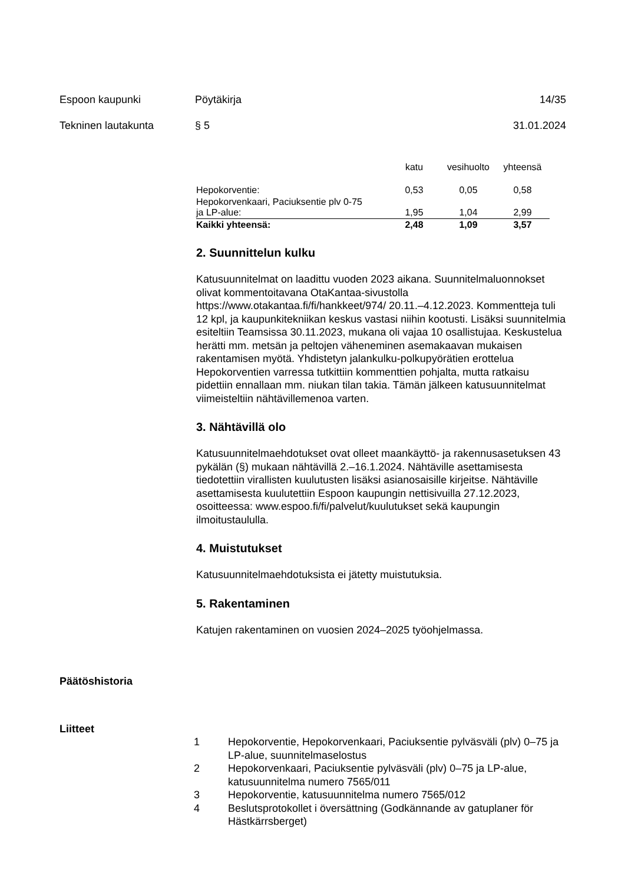Espoon kaupunki Pöytäkirja 14/35
Tekninen lautakunta § 5 31.01.2024
| | katu | vesihuolto | yhteensä |
| --- | --- | --- | --- |
| Hepokorventie: | 0,53 | 0,05 | 0,58 |
| Hepokorvenkaari, Paciuksentie plv 0-75 ja LP-alue: | 1,95 | 1,04 | 2,99 |
| Kaikki yhteensä: | 2,48 | 1,09 | 3,57 |
2. Suunnittelun kulku
Katusuunnitelmat on laadittu vuoden 2023 aikana. Suunnitelmaluonnokset olivat kommentoitavana OtaKantaa-sivustolla https://www.otakantaa.fi/fi/hankkeet/974/ 20.11.–4.12.2023. Kommentteja tuli 12 kpl, ja kaupunkitekniikan keskus vastasi niihin kootusti. Lisäksi suunnitelmia esiteltiin Teamsissa 30.11.2023, mukana oli vajaa 10 osallistujaa. Keskustelua herätti mm. metsän ja peltojen väheneminen asemakaavan mukaisen rakentamisen myötä. Yhdistetyn jalankulku-polkupyörätien erottelua Hepokorventien varressa tutkittiin kommenttien pohjalta, mutta ratkaisu pidettiin ennallaan mm. niukan tilan takia. Tämän jälkeen katusuunnitelmat viimeisteltiin nähtävillemenoa varten.
3. Nähtävillä olo
Katusuunnitelmaehdotukset ovat olleet maankäyttö- ja rakennusasetuksen 43 pykälän (§) mukaan nähtävillä 2.–16.1.2024. Nähtäville asettamisesta tiedotettiin virallisten kuulutusten lisäksi asianosaisille kirjeitse. Nähtäville asettamisesta kuulutettiin Espoon kaupungin nettisivuilla 27.12.2023, osoitteessa: www.espoo.fi/fi/palvelut/kuulutukset sekä kaupungin ilmoitustaululla.
4. Muistutukset
Katusuunnitelmaehdotuksista ei jätetty muistutuksia.
5. Rakentaminen
Katujen rakentaminen on vuosien 2024–2025 työohjelmassa.
Päätöshistoria
Liitteet
1 Hepokorventie, Hepokorvenkaari, Paciuksentie pylväsväli (plv) 0–75 ja LP-alue, suunnitelmaselostus
2 Hepokorvenkaari, Paciuksentie pylväsväli (plv) 0–75 ja LP-alue, katusuunnitelma numero 7565/011
3 Hepokorventie, katusuunnitelma numero 7565/012
4 Beslutsprotokollet i översättning (Godkännande av gatuplaner för Hästkärrsberget)